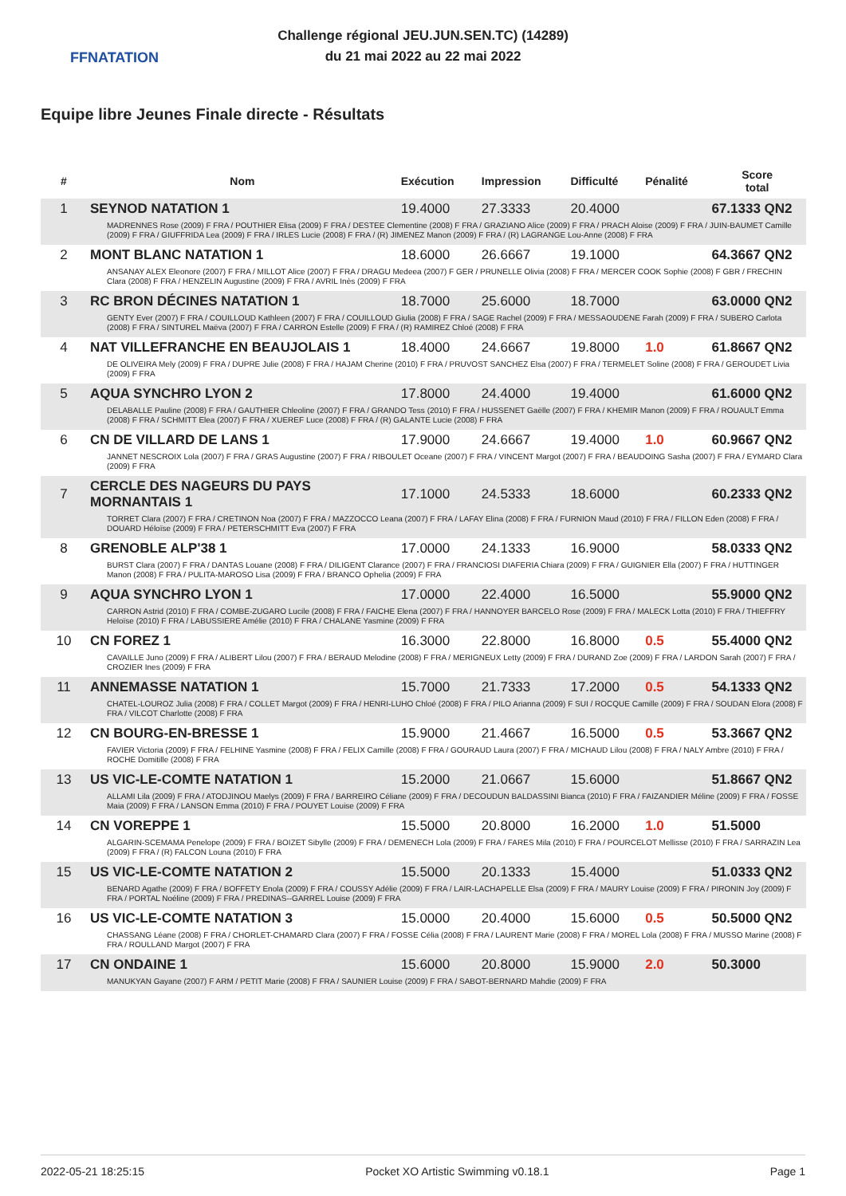FFNATATION
Challenge régional JEU.JUN.SEN.TC) (14289)
du 21 mai 2022 au 22 mai 2022
Equipe libre Jeunes Finale directe - Résultats
| # | Nom | Exécution | Impression | Difficulté | Pénalité | Score total |
| --- | --- | --- | --- | --- | --- | --- |
| 1 | SEYNOD NATATION 1 | 19.4000 | 27.3333 | 20.4000 | | 67.1333 QN2 |
| MADRENNES Rose (2009) F FRA / POUTHIER Elisa (2009) F FRA / DESTEE Clementine (2008) F FRA / GRAZIANO Alice (2009) F FRA / PRACH Aloise (2009) F FRA / JUIN-BAUMET Camille (2009) F FRA / GIUFFRIDA Lea (2009) F FRA / IRLES Lucie (2008) F FRA / (R) JIMENEZ Manon (2009) F FRA / (R) LAGRANGE Lou-Anne (2008) F FRA | | | | | | |
| 2 | MONT BLANC NATATION 1 | 18.6000 | 26.6667 | 19.1000 | | 64.3667 QN2 |
| ANSANAY ALEX Eleonore (2007) F FRA / MILLOT Alice (2007) F FRA / DRAGU Medeea (2007) F GER / PRUNELLE Olivia (2008) F FRA / MERCER COOK Sophie (2008) F GBR / FRECHIN Clara (2008) F FRA / HENZELIN Augustine (2009) F FRA / AVRIL Inès (2009) F FRA | | | | | | |
| 3 | RC BRON DÉCINES NATATION 1 | 18.7000 | 25.6000 | 18.7000 | | 63.0000 QN2 |
| GENTY Ever (2007) F FRA / COUILLOUD Kathleen (2007) F FRA / COUILLOUD Giulia (2008) F FRA / SAGE Rachel (2009) F FRA / MESSAOUDENE Farah (2009) F FRA / SUBERO Carlota (2008) F FRA / SINTUREL Maëva (2007) F FRA / CARRON Estelle (2009) F FRA / (R) RAMIREZ Chloé (2008) F FRA | | | | | | |
| 4 | NAT VILLEFRANCHE EN BEAUJOLAIS 1 | 18.4000 | 24.6667 | 19.8000 | 1.0 | 61.8667 QN2 |
| DE OLIVEIRA Mely (2009) F FRA / DUPRE Julie (2008) F FRA / HAJAM Cherine (2010) F FRA / PRUVOST SANCHEZ Elsa (2007) F FRA / TERMELET Soline (2008) F FRA / GEROUDET Livia (2009) F FRA | | | | | | |
| 5 | AQUA SYNCHRO LYON 2 | 17.8000 | 24.4000 | 19.4000 | | 61.6000 QN2 |
| DELABALLE Pauline (2008) F FRA / GAUTHIER Chleoline (2007) F FRA / GRANDO Tess (2010) F FRA / HUSSENET Gaëlle (2007) F FRA / KHEMIR Manon (2009) F FRA / ROUAULT Emma (2008) F FRA / SCHMITT Elea (2007) F FRA / XUEREF Luce (2008) F FRA / (R) GALANTE Lucie (2008) F FRA | | | | | | |
| 6 | CN DE VILLARD DE LANS 1 | 17.9000 | 24.6667 | 19.4000 | 1.0 | 60.9667 QN2 |
| JANNET NESCROIX Lola (2007) F FRA / GRAS Augustine (2007) F FRA / RIBOULET Oceane (2007) F FRA / VINCENT Margot (2007) F FRA / BEAUDOING Sasha (2007) F FRA / EYMARD Clara (2009) F FRA | | | | | | |
| 7 | CERCLE DES NAGEURS DU PAYS MORNANTAIS 1 | 17.1000 | 24.5333 | 18.6000 | | 60.2333 QN2 |
| TORRET Clara (2007) F FRA / CRETINON Noa (2007) F FRA / MAZZOCCO Leana (2007) F FRA / LAFAY Elina (2008) F FRA / FURNION Maud (2010) F FRA / FILLON Eden (2008) F FRA / DOUARD Héloïse (2009) F FRA / PETERSCHMITT Eva (2007) F FRA | | | | | | |
| 8 | GRENOBLE ALP'38 1 | 17.0000 | 24.1333 | 16.9000 | | 58.0333 QN2 |
| BURST Clara (2007) F FRA / DANTAS Louane (2008) F FRA / DILIGENT Clarance (2007) F FRA / FRANCIOSI DIAFERIA Chiara (2009) F FRA / GUIGNIER Ella (2007) F FRA / HUTTINGER Manon (2008) F FRA / PULITA-MAROSO Lisa (2009) F FRA / BRANCO Ophelia (2009) F FRA | | | | | | |
| 9 | AQUA SYNCHRO LYON 1 | 17.0000 | 22.4000 | 16.5000 | | 55.9000 QN2 |
| CARRON Astrid (2010) F FRA / COMBE-ZUGARO Lucile (2008) F FRA / FAICHE Elena (2007) F FRA / HANNOYER BARCELO Rose (2009) F FRA / MALECK Lotta (2010) F FRA / THIEFFRY Heloïse (2010) F FRA / LABUSSIERE Amélie (2010) F FRA / CHALANE Yasmine (2009) F FRA | | | | | | |
| 10 | CN FOREZ 1 | 16.3000 | 22.8000 | 16.8000 | 0.5 | 55.4000 QN2 |
| CAVAILLE Juno (2009) F FRA / ALIBERT Lilou (2007) F FRA / BERAUD Melodine (2008) F FRA / MERIGNEUX Letty (2009) F FRA / DURAND Zoe (2009) F FRA / LARDON Sarah (2007) F FRA / CROZIER Ines (2009) F FRA | | | | | | |
| 11 | ANNEMASSE NATATION 1 | 15.7000 | 21.7333 | 17.2000 | 0.5 | 54.1333 QN2 |
| CHATEL-LOUROZ Julia (2008) F FRA / COLLET Margot (2009) F FRA / HENRI-LUHO Chloé (2008) F FRA / PILO Arianna (2009) F SUI / ROCQUE Camille (2009) F FRA / SOUDAN Elora (2008) F FRA / VILCOT Charlotte (2008) F FRA | | | | | | |
| 12 | CN BOURG-EN-BRESSE 1 | 15.9000 | 21.4667 | 16.5000 | 0.5 | 53.3667 QN2 |
| FAVIER Victoria (2009) F FRA / FELHINE Yasmine (2008) F FRA / FELIX Camille (2008) F FRA / GOURAUD Laura (2007) F FRA / MICHAUD Lilou (2008) F FRA / NALY Ambre (2010) F FRA / ROCHE Domitille (2008) F FRA | | | | | | |
| 13 | US VIC-LE-COMTE NATATION 1 | 15.2000 | 21.0667 | 15.6000 | | 51.8667 QN2 |
| ALLAMI Lila (2009) F FRA / ATODJINOU Maelys (2009) F FRA / BARREIRO Céliane (2009) F FRA / DECOUDUN BALDASSINI Bianca (2010) F FRA / FAIZANDIER Méline (2009) F FRA / FOSSE Maia (2009) F FRA / LANSON Emma (2010) F FRA / POUYET Louise (2009) F FRA | | | | | | |
| 14 | CN VOREPPE 1 | 15.5000 | 20.8000 | 16.2000 | 1.0 | 51.5000 |
| ALGARIN-SCEMAMA Penelope (2009) F FRA / BOIZET Sibylle (2009) F FRA / DEMENECH Lola (2009) F FRA / FARES Mila (2010) F FRA / POURCELOT Mellisse (2010) F FRA / SARRAZIN Lea (2009) F FRA / (R) FALCON Louna (2010) F FRA | | | | | | |
| 15 | US VIC-LE-COMTE NATATION 2 | 15.5000 | 20.1333 | 15.4000 | | 51.0333 QN2 |
| BENARD Agathe (2009) F FRA / BOFFETY Enola (2009) F FRA / COUSSY Adélie (2009) F FRA / LAIR-LACHAPELLE Elsa (2009) F FRA / MAURY Louise (2009) F FRA / PIRONIN Joy (2009) F FRA / PORTAL Noéline (2009) F FRA / PREDINAS--GARREL Louise (2009) F FRA | | | | | | |
| 16 | US VIC-LE-COMTE NATATION 3 | 15.0000 | 20.4000 | 15.6000 | 0.5 | 50.5000 QN2 |
| CHASSANG Léane (2008) F FRA / CHORLET-CHAMARD Clara (2007) F FRA / FOSSE Célia (2008) F FRA / LAURENT Marie (2008) F FRA / MOREL Lola (2008) F FRA / MUSSO Marine (2008) F FRA / ROULLAND Margot (2007) F FRA | | | | | | |
| 17 | CN ONDAINE 1 | 15.6000 | 20.8000 | 15.9000 | 2.0 | 50.3000 |
| MANUKYAN Gayane (2007) F ARM / PETIT Marie (2008) F FRA / SAUNIER Louise (2009) F FRA / SABOT-BERNARD Mahdie (2009) F FRA | | | | | | |
2022-05-21 18:25:15 Pocket XO Artistic Swimming v0.18.1 Page 1